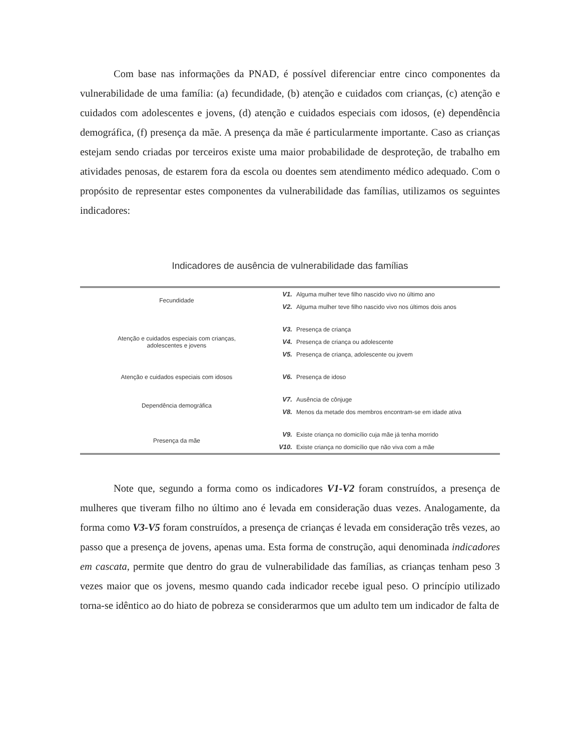Com base nas informações da PNAD, é possível diferenciar entre cinco componentes da vulnerabilidade de uma família: (a) fecundidade, (b) atenção e cuidados com crianças, (c) atenção e cuidados com adolescentes e jovens, (d) atenção e cuidados especiais com idosos, (e) dependência demográfica, (f) presença da mãe. A presença da mãe é particularmente importante. Caso as crianças estejam sendo criadas por terceiros existe uma maior probabilidade de desproteção, de trabalho em atividades penosas, de estarem fora da escola ou doentes sem atendimento médico adequado. Com o propósito de representar estes componentes da vulnerabilidade das famílias, utilizamos os seguintes indicadores:
Indicadores de ausência de vulnerabilidade das famílias
| Fecundidade | V1. | Alguma mulher teve filho nascido vivo no último ano |
| | V2. | Alguma mulher teve filho nascido vivo nos últimos dois anos |
| Atenção e cuidados especiais com crianças, adolescentes e jovens | V3. | Presença de criança |
| | V4. | Presença de criança ou adolescente |
| | V5. | Presença de criança, adolescente ou jovem |
| Atenção e cuidados especiais com idosos | V6. | Presença de idoso |
| Dependência demográfica | V7. | Ausência de cônjuge |
| | V8. | Menos da metade dos membros encontram-se em idade ativa |
| Presença da mãe | V9. | Existe criança no domicílio cuja mãe já tenha morrido |
| | V10. | Existe criança no domicílio que não viva com a mãe |
Note que, segundo a forma como os indicadores V1-V2 foram construídos, a presença de mulheres que tiveram filho no último ano é levada em consideração duas vezes. Analogamente, da forma como V3-V5 foram construídos, a presença de crianças é levada em consideração três vezes, ao passo que a presença de jovens, apenas uma. Esta forma de construção, aqui denominada indicadores em cascata, permite que dentro do grau de vulnerabilidade das famílias, as crianças tenham peso 3 vezes maior que os jovens, mesmo quando cada indicador recebe igual peso. O princípio utilizado torna-se idêntico ao do hiato de pobreza se considerarmos que um adulto tem um indicador de falta de